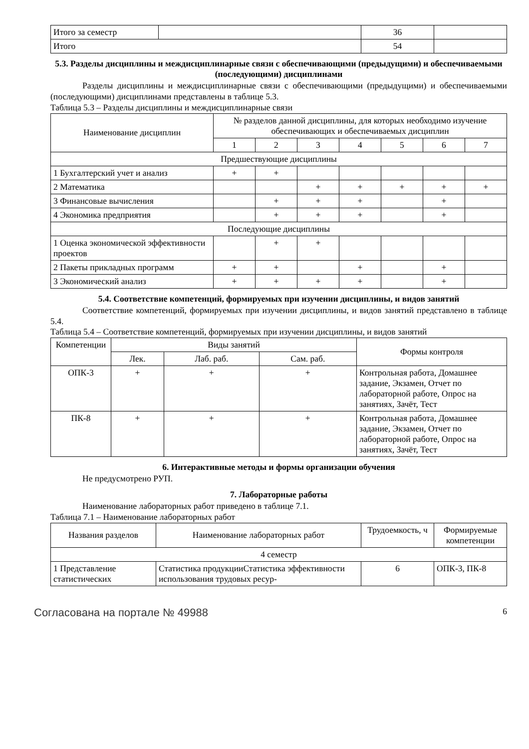| Итого за семестр | | 36 | |
| Итого | | 54 | |
5.3. Разделы дисциплины и междисциплинарные связи с обеспечивающими (предыдущими) и обеспечиваемыми (последующими) дисциплинами
Разделы дисциплины и междисциплинарные связи с обеспечивающими (предыдущими) и обеспечиваемыми (последующими) дисциплинами представлены в таблице 5.3.
Таблица 5.3 – Разделы дисциплины и междисциплинарные связи
| Наименование дисциплин | № разделов данной дисциплины, для которых необходимо изучение обеспечивающих и обеспечиваемых дисциплин | | | | | | |
| --- | --- | --- | --- | --- | --- | --- | --- |
| | 1 | 2 | 3 | 4 | 5 | 6 | 7 |
| Предшествующие дисциплины | | | | | | | |
| 1 Бухгалтерский учет и анализ | + | + | | | | | |
| 2 Математика | | | + | + | + | + | + |
| 3 Финансовые вычисления | | + | + | + | | + | |
| 4 Экономика предприятия | | + | + | + | | + | |
| Последующие дисциплины | | | | | | | |
| 1 Оценка экономической эффективности проектов | | + | + | | | | |
| 2 Пакеты прикладных программ | + | + | | + | | + | |
| 3 Экономический анализ | + | + | + | + | | + | |
5.4. Соответствие компетенций, формируемых при изучении дисциплины, и видов занятий
Соответствие компетенций, формируемых при изучении дисциплины, и видов занятий представлено в таблице 5.4.
Таблица 5.4 – Соответствие компетенций, формируемых при изучении дисциплины, и видов занятий
| Компетенции | Виды занятий | | | Формы контроля |
| --- | --- | --- | --- | --- |
| | Лек. | Лаб. раб. | Сам. раб. | |
| ОПК-3 | + | + | + | Контрольная работа, Домашнее задание, Экзамен, Отчет по лабораторной работе, Опрос на занятиях, Зачёт, Тест |
| ПК-8 | + | + | + | Контрольная работа, Домашнее задание, Экзамен, Отчет по лабораторной работе, Опрос на занятиях, Зачёт, Тест |
6. Интерактивные методы и формы организации обучения
Не предусмотрено РУП.
7. Лабораторные работы
Наименование лабораторных работ приведено в таблице 7.1.
Таблица 7.1 – Наименование лабораторных работ
| Названия разделов | Наименование лабораторных работ | Трудоемкость, ч | Формируемые компетенции |
| --- | --- | --- | --- |
| 4 семестр | | | |
| 1 Представление статистических | Статистика продукцииСтатистика эффективности использования трудовых ресур- | 6 | ОПК-3, ПК-8 |
Согласована на портале № 49988 6